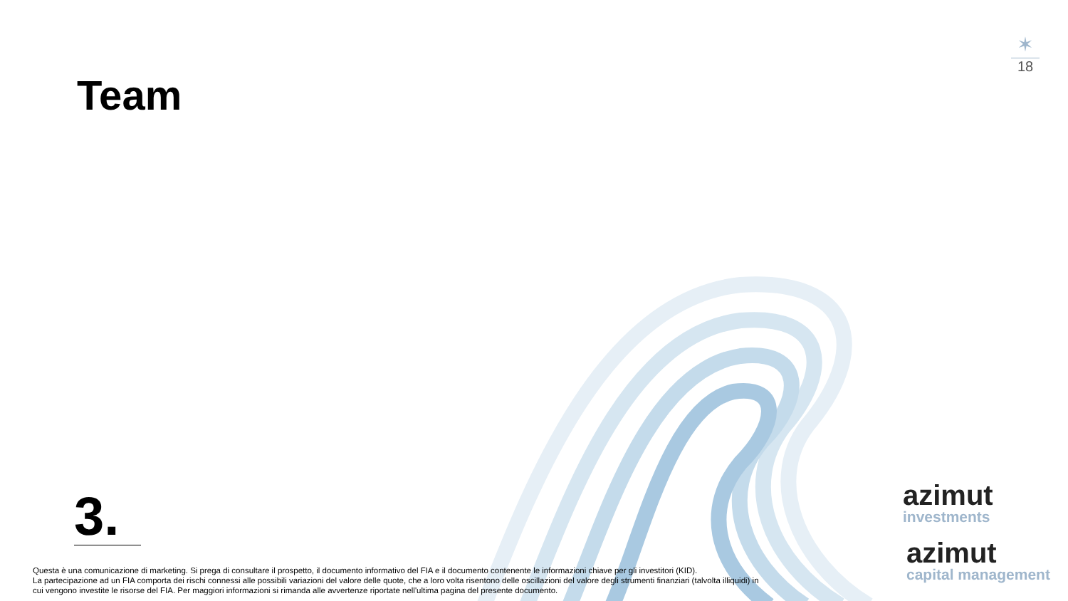✶
18
Team
3.
Questa è una comunicazione di marketing. Si prega di consultare il prospetto, il documento informativo del FIA e il documento contenente le informazioni chiave per gli investitori (KID).
La partecipazione ad un FIA comporta dei rischi connessi alle possibili variazioni del valore delle quote, che a loro volta risentono delle oscillazioni del valore degli strumenti finanziari (talvolta illiquidi) in cui vengono investite le risorse del FIA. Per maggiori informazioni si rimanda alle avvertenze riportate nell'ultima pagina del presente documento.
azimut
investments
azimut
capital management